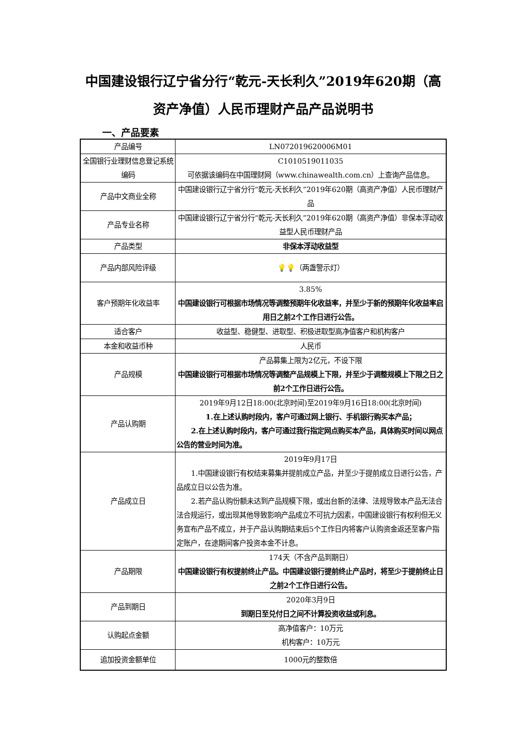中国建设银行辽宁省分行“乾元-天长利久”2019年620期（高资产净值）人民币理财产品产品说明书
一、产品要素
| 产品编号 | LN072019620006M01 |
| 全国银行业理财信息登记系统编码 | C1010519011035 可依据该编码在中国理财网（www.chinawealth.com.cn）上查询产品信息。 |
| 产品中文商业全称 | 中国建设银行辽宁省分行“乾元-天长利久”2019年620期（高资产净值）人民币理财产品 |
| 产品专业名称 | 中国建设银行辽宁省分行“乾元-天长利久”2019年620期（高资产净值）非保本浮动收益型人民币理财产品 |
| 产品类型 | 非保本浮动收益型 |
| 产品内部风险评级 | 💡💡 （两盏警示灯） |
| 客户预期年化收益率 | 3.85% 中国建设银行可根据市场情况等调整预期年化收益率，并至少于新的预期年化收益率启用日之前2个工作日进行公告。 |
| 适合客户 | 收益型、稳健型、进取型、积极进取型高净值客户和机构客户 |
| 本金和收益币种 | 人民币 |
| 产品规模 | 产品募集上限为2亿元，不设下限 中国建设银行可根据市场情况等调整产品规模上下限，并至少于调整规模上下限之日之前2个工作日进行公告。 |
| 产品认购期 | 2019年9月12日18:00(北京时间)至2019年9月16日18:00(北京时间) 1.在上述认购时段内，客户可通过网上银行、手机银行购买本产品； 2.在上述认购时段内，客户可通过我行指定网点购买本产品，具体购买时间以网点公告的营业时间为准。 |
| 产品成立日 | 2019年9月17日 1.中国建设银行有权结束募集并提前成立产品，并至少于提前成立日进行公告，产品成立日以公告为准。 2.若产品认购份额未达到产品规模下限，或出台新的法律、法规导致本产品无法合法合规运行，或出现其他导致影响产品成立不可抗力因素，中国建设银行有权利但无义务宣布产品不成立，并于产品认购期结束后5个工作日内将客户认购资金返还至客户指定账户，在途期间客户投资本金不计息。 |
| 产品期限 | 174天（不含产品到期日） 中国建设银行有权提前终止产品。中国建设银行提前终止产品时，将至少于提前终止日之前2个工作日进行公告。 |
| 产品到期日 | 2020年3月9日 到期日至兑付日之间不计算投资收益或利息。 |
| 认购起点金额 | 高净值客户：10万元 机构客户：10万元 |
| 追加投资金额单位 | 1000元的整数倍 |